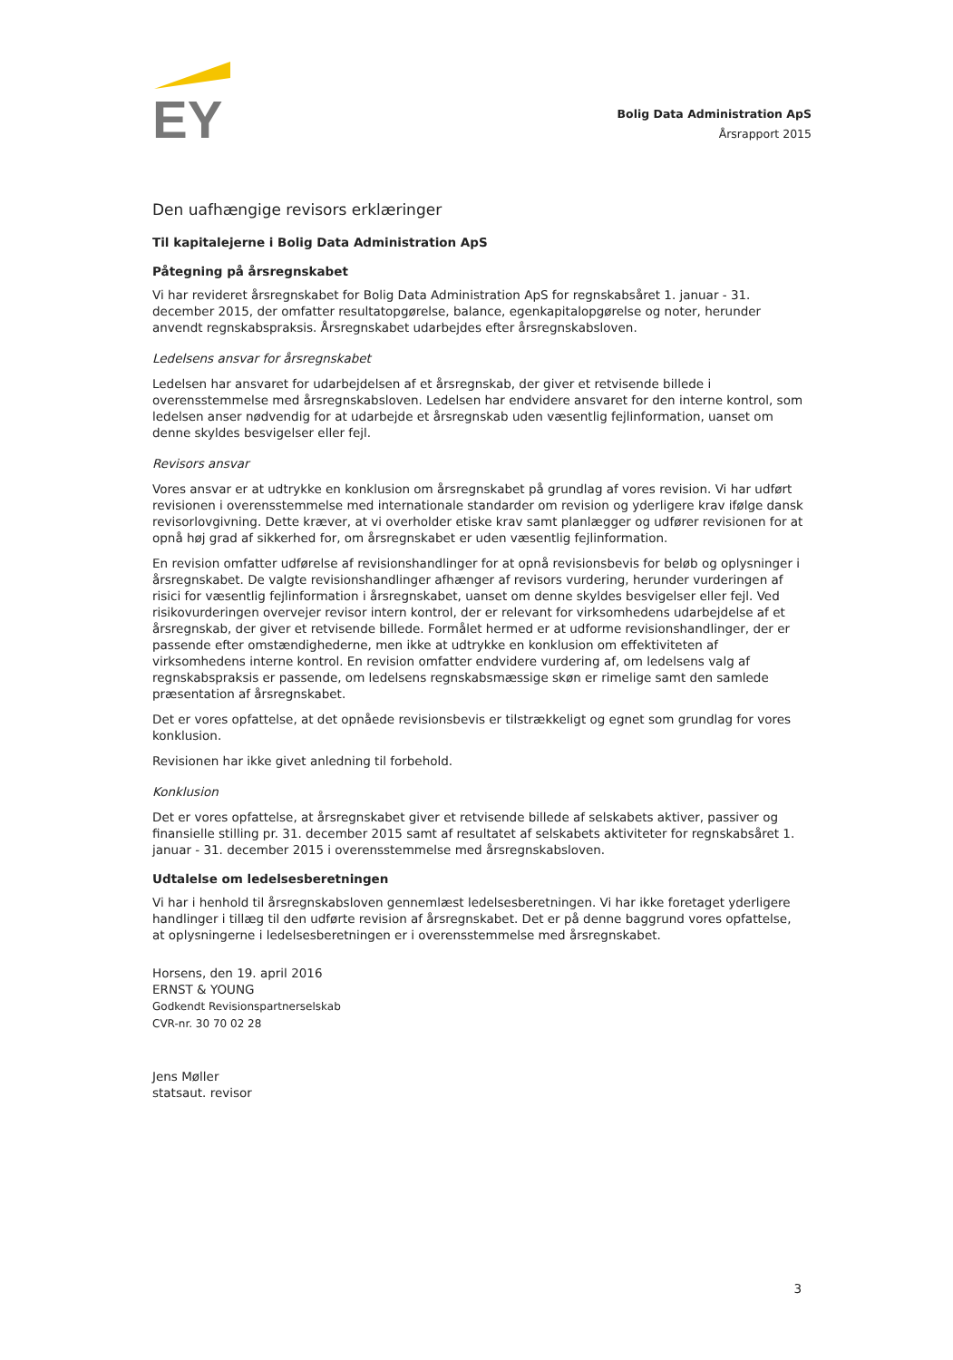EY
Bolig Data Administration ApS
Årsrapport 2015
Den uafhængige revisors erklæringer
Til kapitalejerne i Bolig Data Administration ApS
Påtegning på årsregnskabet
Vi har revideret årsregnskabet for Bolig Data Administration ApS for regnskabsåret 1. januar - 31. december 2015, der omfatter resultatopgørelse, balance, egenkapitalopgørelse og noter, herunder anvendt regnskabspraksis. Årsregnskabet udarbejdes efter årsregnskabsloven.
Ledelsens ansvar for årsregnskabet
Ledelsen har ansvaret for udarbejdelsen af et årsregnskab, der giver et retvisende billede i overensstemmelse med årsregnskabsloven. Ledelsen har endvidere ansvaret for den interne kontrol, som ledelsen anser nødvendig for at udarbejde et årsregnskab uden væsentlig fejlinformation, uanset om denne skyldes besvigelser eller fejl.
Revisors ansvar
Vores ansvar er at udtrykke en konklusion om årsregnskabet på grundlag af vores revision. Vi har udført revisionen i overensstemmelse med internationale standarder om revision og yderligere krav ifølge dansk revisorlovgivning. Dette kræver, at vi overholder etiske krav samt planlægger og udfører revisionen for at opnå høj grad af sikkerhed for, om årsregnskabet er uden væsentlig fejlinformation.
En revision omfatter udførelse af revisionshandlinger for at opnå revisionsbevis for beløb og oplysninger i årsregnskabet. De valgte revisionshandlinger afhænger af revisors vurdering, herunder vurderingen af risici for væsentlig fejlinformation i årsregnskabet, uanset om denne skyldes besvigelser eller fejl. Ved risikovurderingen overvejer revisor intern kontrol, der er relevant for virksomhedens udarbejdelse af et årsregnskab, der giver et retvisende billede. Formålet hermed er at udforme revisionshandlinger, der er passende efter omstændighederne, men ikke at udtrykke en konklusion om effektiviteten af virksomhedens interne kontrol. En revision omfatter endvidere vurdering af, om ledelsens valg af regnskabspraksis er passende, om ledelsens regnskabsmæssige skøn er rimelige samt den samlede præsentation af årsregnskabet.
Det er vores opfattelse, at det opnåede revisionsbevis er tilstrækkeligt og egnet som grundlag for vores konklusion.
Revisionen har ikke givet anledning til forbehold.
Konklusion
Det er vores opfattelse, at årsregnskabet giver et retvisende billede af selskabets aktiver, passiver og finansielle stilling pr. 31. december 2015 samt af resultatet af selskabets aktiviteter for regnskabsåret 1. januar - 31. december 2015 i overensstemmelse med årsregnskabsloven.
Udtalelse om ledelsesberetningen
Vi har i henhold til årsregnskabsloven gennemlæst ledelsesberetningen. Vi har ikke foretaget yderligere handlinger i tillæg til den udførte revision af årsregnskabet. Det er på denne baggrund vores opfattelse, at oplysningerne i ledelsesberetningen er i overensstemmelse med årsregnskabet.
Horsens, den 19. april 2016
ERNST & YOUNG
Godkendt Revisionspartnerselskab
CVR-nr. 30 70 02 28
Jens Møller
statsaut. revisor
3